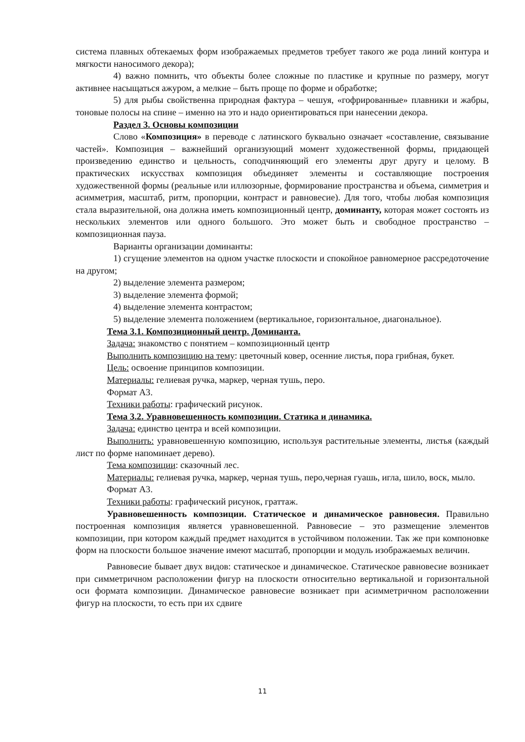система плавных обтекаемых форм изображаемых предметов требует такого же рода линий контура и мягкости наносимого декора);
4) важно помнить, что объекты более сложные по пластике и крупные по размеру, могут активнее насыщаться ажуром, а мелкие – быть проще по форме и обработке;
5) для рыбы свойственна природная фактура – чешуя, «гофрированные» плавники и жабры, тоновые полосы на спине – именно на это и надо ориентироваться при нанесении декора.
Раздел 3. Основы композиции
Слово «Композиция» в переводе с латинского буквально означает «составление, связывание частей». Композиция – важнейший организующий момент художественной формы, придающей произведению единство и цельность, соподчиняющий его элементы друг другу и целому. В практических искусствах композиция объединяет элементы и составляющие построения художественной формы (реальные или иллюзорные, формирование пространства и объема, симметрия и асимметрия, масштаб, ритм, пропорции, контраст и равновесие). Для того, чтобы любая композиция стала выразительной, она должна иметь композиционный центр, доминанту, которая может состоять из нескольких элементов или одного большого. Это может быть и свободное пространство – композиционная пауза.
Варианты организации доминанты:
1) сгущение элементов на одном участке плоскости и спокойное равномерное рассредоточение на другом;
2) выделение элемента размером;
3) выделение элемента формой;
4) выделение элемента контрастом;
5) выделение элемента положением (вертикальное, горизонтальное, диагональное).
Тема 3.1. Композиционный центр. Доминанта.
Задача: знакомство с понятием – композиционный центр
Выполнить композицию на тему: цветочный ковер, осенние листья, пора грибная, букет.
Цель: освоение принципов композиции.
Материалы: гелиевая ручка, маркер, черная тушь, перо.
Формат А3.
Техники работы: графический рисунок.
Тема 3.2. Уравновешенность композиции. Статика и динамика.
Задача: единство центра и всей композиции.
Выполнить: уравновешенную композицию, используя растительные элементы, листья (каждый лист по форме напоминает дерево).
Тема композиции: сказочный лес.
Материалы: гелиевая ручка, маркер, черная тушь, перо,черная гуашь, игла, шило, воск, мыло.
Формат А3.
Техники работы: графический рисунок, граттаж.
Уравновешенность композиции. Статическое и динамическое равновесия. Правильно построенная композиция является уравновешенной. Равновесие – это размещение элементов композиции, при котором каждый предмет находится в устойчивом положении. Так же при компоновке форм на плоскости большое значение имеют масштаб, пропорции и модуль изображаемых величин.
Равновесие бывает двух видов: статическое и динамическое. Статическое равновесие возникает при симметричном расположении фигур на плоскости относительно вертикальной и горизонтальной оси формата композиции. Динамическое равновесие возникает при асимметричном расположении фигур на плоскости, то есть при их сдвиге
11